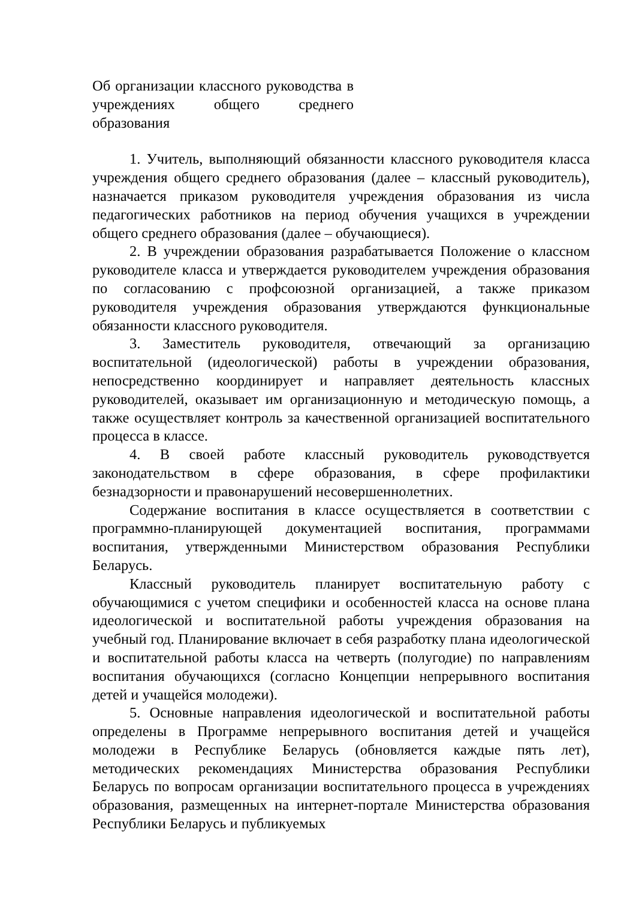Об организации классного руководства в учреждениях общего среднего образования
1. Учитель, выполняющий обязанности классного руководителя класса учреждения общего среднего образования (далее – классный руководитель), назначается приказом руководителя учреждения образования из числа педагогических работников на период обучения учащихся в учреждении общего среднего образования (далее – обучающиеся).
2. В учреждении образования разрабатывается Положение о классном руководителе класса и утверждается руководителем учреждения образования по согласованию с профсоюзной организацией, а также приказом руководителя учреждения образования утверждаются функциональные обязанности классного руководителя.
3. Заместитель руководителя, отвечающий за организацию воспитательной (идеологической) работы в учреждении образования, непосредственно координирует и направляет деятельность классных руководителей, оказывает им организационную и методическую помощь, а также осуществляет контроль за качественной организацией воспитательного процесса в классе.
4. В своей работе классный руководитель руководствуется законодательством в сфере образования, в сфере профилактики безнадзорности и правонарушений несовершеннолетних.
Содержание воспитания в классе осуществляется в соответствии с программно-планирующей документацией воспитания, программами воспитания, утвержденными Министерством образования Республики Беларусь.
Классный руководитель планирует воспитательную работу с обучающимися с учетом специфики и особенностей класса на основе плана идеологической и воспитательной работы учреждения образования на учебный год. Планирование включает в себя разработку плана идеологической и воспитательной работы класса на четверть (полугодие) по направлениям воспитания обучающихся (согласно Концепции непрерывного воспитания детей и учащейся молодежи).
5. Основные направления идеологической и воспитательной работы определены в Программе непрерывного воспитания детей и учащейся молодежи в Республике Беларусь (обновляется каждые пять лет), методических рекомендациях Министерства образования Республики Беларусь по вопросам организации воспитательного процесса в учреждениях образования, размещенных на интернет-портале Министерства образования Республики Беларусь и публикуемых